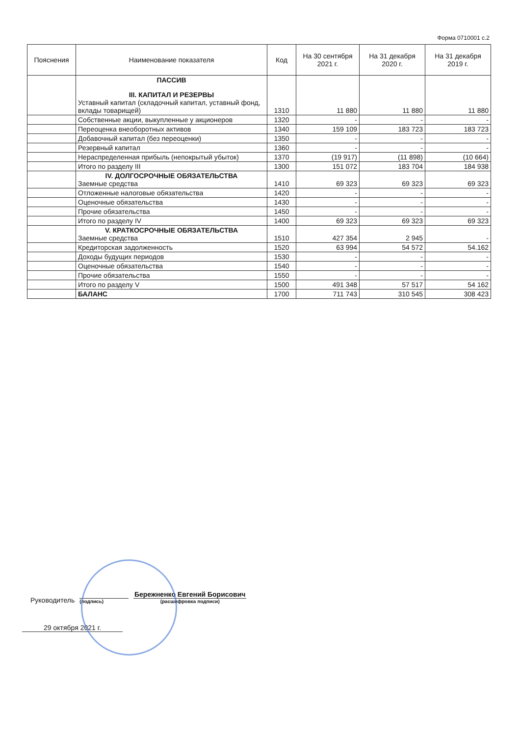Форма 0710001 с.2
| Пояснения | Наименование показателя | Код | На 30 сентября 2021 г. | На 31 декабря 2020 г. | На 31 декабря 2019 г. |
| --- | --- | --- | --- | --- | --- |
| | ПАССИВ III. КАПИТАЛ И РЕЗЕРВЫ Уставный капитал (складочный капитал, уставный фонд, вклады товарищей) | 1310 | 11 880 | 11 880 | 11 880 |
| | Собственные акции, выкупленные у акционеров | 1320 | - | - | - |
| | Переоценка внеоборотных активов | 1340 | 159 109 | 183 723 | 183 723 |
| | Добавочный капитал (без переоценки) | 1350 | - | - | - |
| | Резервный капитал | 1360 | - | - | - |
| | Нераспределенная прибыль (непокрытый убыток) | 1370 | (19 917) | (11 898) | (10 664) |
| | Итого по разделу III | 1300 | 151 072 | 183 704 | 184 938 |
| | IV. ДОЛГОСРОЧНЫЕ ОБЯЗАТЕЛЬСТВА Заемные средства | 1410 | 69 323 | 69 323 | 69 323 |
| | Отложенные налоговые обязательства | 1420 | - | - | - |
| | Оценочные обязательства | 1430 | - | - | - |
| | Прочие обязательства | 1450 | - | - | - |
| | Итого по разделу IV | 1400 | 69 323 | 69 323 | 69 323 |
| | V. КРАТКОСРОЧНЫЕ ОБЯЗАТЕЛЬСТВА Заемные средства | 1510 | 427 354 | 2 945 | - |
| | Кредиторская задолженность | 1520 | 63 994 | 54 572 | 54.162 |
| | Доходы будущих периодов | 1530 | - | - | - |
| | Оценочные обязательства | 1540 | - | - | - |
| | Прочие обязательства | 1550 | - | - | - |
| | Итого по разделу V | 1500 | 491 348 | 57 517 | 54 162 |
| | БАЛАНС | 1700 | 711 743 | 310 545 | 308 423 |
Руководитель
(подпись)
Бережненко Евгений Борисович
(расшифровка подписи)
29 октября 2021 г.